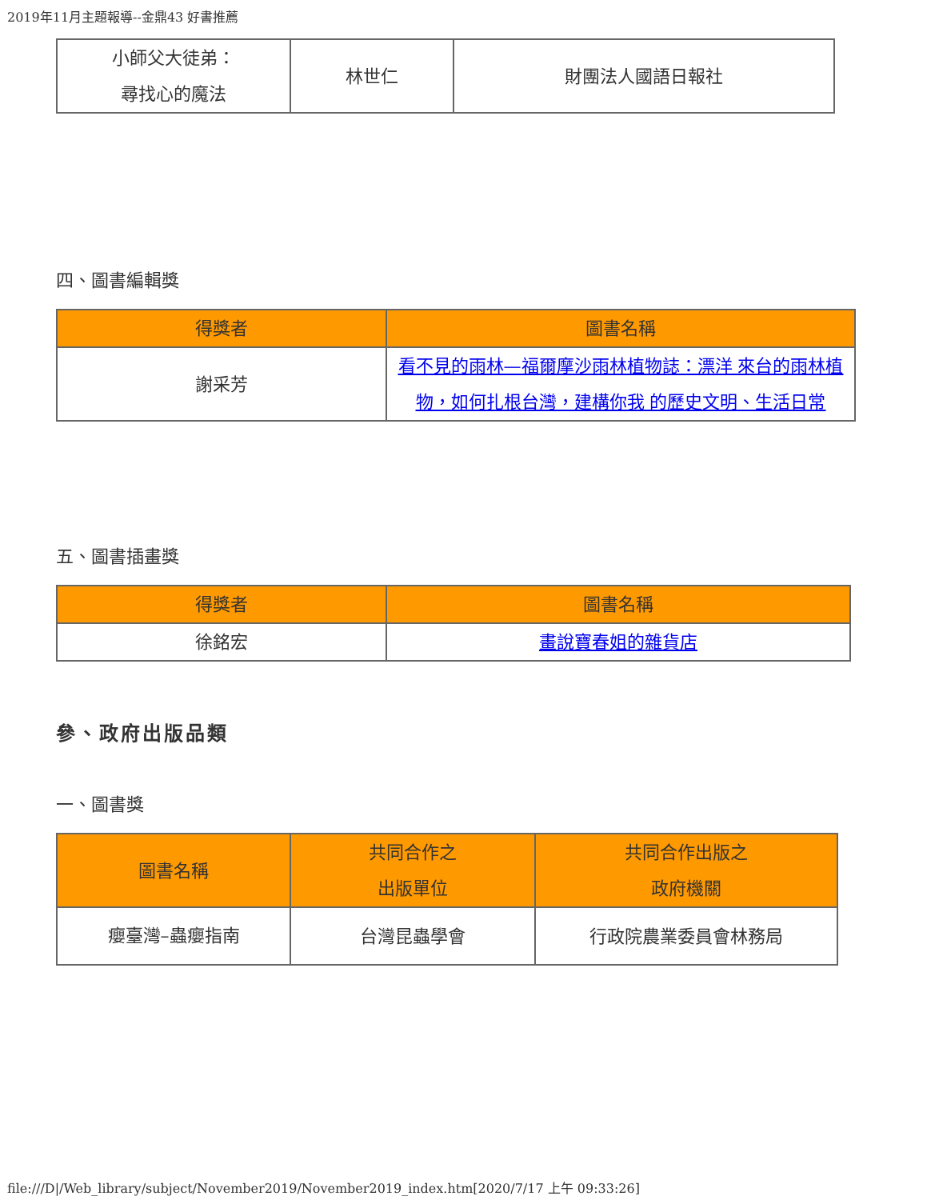2019年11月主題報導--金鼎43 好書推薦
| 小師父大徒弟： 尋找心的魔法 | 林世仁 | 財團法人國語日報社 |
四、圖書編輯獎
| 得獎者 | 圖書名稱 |
| --- | --- |
| 謝采芳 | 看不見的雨林—福爾摩沙雨林植物誌：漂洋 來台的雨林植物，如何扎根台灣，建構你我 的歷史文明、生活日常 |
五、圖書插畫獎
| 得獎者 | 圖書名稱 |
| --- | --- |
| 徐銘宏 | 畫說寶春姐的雜貨店 |
參、政府出版品類
一、圖書獎
| 圖書名稱 | 共同合作之 出版單位 | 共同合作出版之 政府機關 |
| --- | --- | --- |
| 癭臺灣–蟲癭指南 | 台灣昆蟲學會 | 行政院農業委員會林務局 |
file:///D|/Web_library/subject/November2019/November2019_index.htm[2020/7/17 上午 09:33:26]